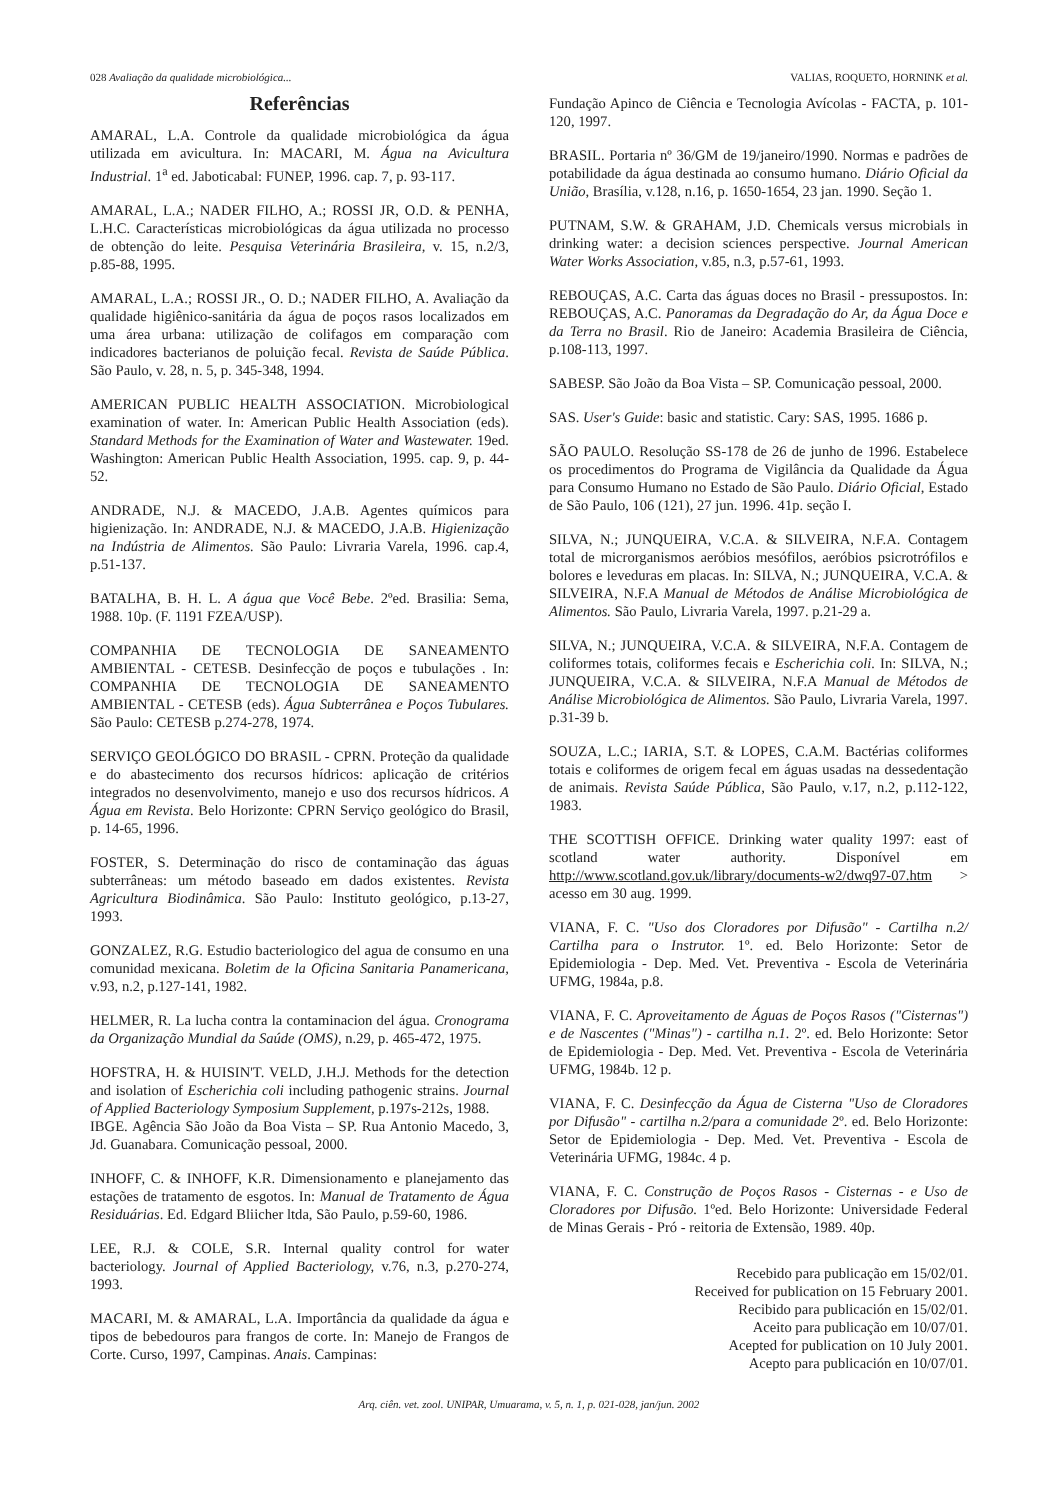028 Avaliação da qualidade microbiológica... VALIAS, ROQUETO, HORNINK et al.
Referências
AMARAL, L.A. Controle da qualidade microbiológica da água utilizada em avicultura. In: MACARI, M. Água na Avicultura Industrial. 1<sup>a</sup> ed. Jaboticabal: FUNEP, 1996. cap. 7, p. 93-117.
AMARAL, L.A.; NADER FILHO, A.; ROSSI JR, O.D. & PENHA, L.H.C. Características microbiológicas da água utilizada no processo de obtenção do leite. Pesquisa Veterinária Brasileira, v. 15, n.2/3, p.85-88, 1995.
AMARAL, L.A.; ROSSI JR., O. D.; NADER FILHO, A. Avaliação da qualidade higiênico-sanitária da água de poços rasos localizados em uma área urbana: utilização de colifagos em comparação com indicadores bacterianos de poluição fecal. Revista de Saúde Pública. São Paulo, v. 28, n. 5, p. 345-348, 1994.
AMERICAN PUBLIC HEALTH ASSOCIATION. Microbiological examination of water. In: American Public Health Association (eds). Standard Methods for the Examination of Water and Wastewater. 19ed. Washington: American Public Health Association, 1995. cap. 9, p. 44-52.
ANDRADE, N.J. & MACEDO, J.A.B. Agentes químicos para higienização. In: ANDRADE, N.J. & MACEDO, J.A.B. Higienização na Indústria de Alimentos. São Paulo: Livraria Varela, 1996. cap.4, p.51-137.
BATALHA, B. H. L. A água que Você Bebe. 2ºed. Brasilia: Sema, 1988. 10p. (F. 1191 FZEA/USP).
COMPANHIA DE TECNOLOGIA DE SANEAMENTO AMBIENTAL - CETESB. Desinfecção de poços e tubulações . In: COMPANHIA DE TECNOLOGIA DE SANEAMENTO AMBIENTAL - CETESB (eds). Água Subterrânea e Poços Tubulares. São Paulo: CETESB p.274-278, 1974.
SERVIÇO GEOLÓGICO DO BRASIL - CPRN. Proteção da qualidade e do abastecimento dos recursos hídricos: aplicação de critérios integrados no desenvolvimento, manejo e uso dos recursos hídricos. A Água em Revista. Belo Horizonte: CPRN Serviço geológico do Brasil, p. 14-65, 1996.
FOSTER, S. Determinação do risco de contaminação das águas subterrâneas: um método baseado em dados existentes. Revista Agricultura Biodinâmica. São Paulo: Instituto geológico, p.13-27, 1993.
GONZALEZ, R.G. Estudio bacteriologico del agua de consumo en una comunidad mexicana. Boletim de la Oficina Sanitaria Panamericana, v.93, n.2, p.127-141, 1982.
HELMER, R. La lucha contra la contaminacion del água. Cronograma da Organização Mundial da Saúde (OMS), n.29, p. 465-472, 1975.
HOFSTRA, H. & HUISIN'T. VELD, J.H.J. Methods for the detection and isolation of Escherichia coli including pathogenic strains. Journal of Applied Bacteriology Symposium Supplement, p.197s-212s, 1988.
IBGE. Agência São João da Boa Vista – SP. Rua Antonio Macedo, 3, Jd. Guanabara. Comunicação pessoal, 2000.
INHOFF, C. & INHOFF, K.R. Dimensionamento e planejamento das estações de tratamento de esgotos. In: Manual de Tratamento de Água Residuárias. Ed. Edgard Bliicher ltda, São Paulo, p.59-60, 1986.
LEE, R.J. & COLE, S.R. Internal quality control for water bacteriology. Journal of Applied Bacteriology, v.76, n.3, p.270-274, 1993.
MACARI, M. & AMARAL, L.A. Importância da qualidade da água e tipos de bebedouros para frangos de corte. In: Manejo de Frangos de Corte. Curso, 1997, Campinas. Anais. Campinas:
Fundação Apinco de Ciência e Tecnologia Avícolas - FACTA, p. 101-120, 1997.
BRASIL. Portaria nº 36/GM de 19/janeiro/1990. Normas e padrões de potabilidade da água destinada ao consumo humano. Diário Oficial da União, Brasília, v.128, n.16, p. 1650-1654, 23 jan. 1990. Seção 1.
PUTNAM, S.W. & GRAHAM, J.D. Chemicals versus microbials in drinking water: a decision sciences perspective. Journal American Water Works Association, v.85, n.3, p.57-61, 1993.
REBOUÇAS, A.C. Carta das águas doces no Brasil - pressupostos. In: REBOUÇAS, A.C. Panoramas da Degradação do Ar, da Água Doce e da Terra no Brasil. Rio de Janeiro: Academia Brasileira de Ciência, p.108-113, 1997.
SABESP. São João da Boa Vista – SP. Comunicação pessoal, 2000.
SAS. User's Guide: basic and statistic. Cary: SAS, 1995. 1686 p.
SÃO PAULO. Resolução SS-178 de 26 de junho de 1996. Estabelece os procedimentos do Programa de Vigilância da Qualidade da Água para Consumo Humano no Estado de São Paulo. Diário Oficial, Estado de São Paulo, 106 (121), 27 jun. 1996. 41p. seção I.
SILVA, N.; JUNQUEIRA, V.C.A. & SILVEIRA, N.F.A. Contagem total de microrganismos aeróbios mesófilos, aeróbios psicrotrófilos e bolores e leveduras em placas. In: SILVA, N.; JUNQUEIRA, V.C.A. & SILVEIRA, N.F.A Manual de Métodos de Análise Microbiológica de Alimentos. São Paulo, Livraria Varela, 1997. p.21-29 a.
SILVA, N.; JUNQUEIRA, V.C.A. & SILVEIRA, N.F.A. Contagem de coliformes totais, coliformes fecais e Escherichia coli. In: SILVA, N.; JUNQUEIRA, V.C.A. & SILVEIRA, N.F.A Manual de Métodos de Análise Microbiológica de Alimentos. São Paulo, Livraria Varela, 1997. p.31-39 b.
SOUZA, L.C.; IARIA, S.T. & LOPES, C.A.M. Bactérias coliformes totais e coliformes de origem fecal em águas usadas na dessedentação de animais. Revista Saúde Pública, São Paulo, v.17, n.2, p.112-122, 1983.
THE SCOTTISH OFFICE. Drinking water quality 1997: east of scotland water authority. Disponível em http://www.scotland.gov.uk/library/documents-w2/dwq97-07.htm > acesso em 30 aug. 1999.
VIANA, F. C. "Uso dos Cloradores por Difusão" - Cartilha n.2/ Cartilha para o Instrutor. 1º. ed. Belo Horizonte: Setor de Epidemiologia - Dep. Med. Vet. Preventiva - Escola de Veterinária UFMG, 1984a, p.8.
VIANA, F. C. Aproveitamento de Águas de Poços Rasos ("Cisternas") e de Nascentes ("Minas") - cartilha n.1. 2º. ed. Belo Horizonte: Setor de Epidemiologia - Dep. Med. Vet. Preventiva - Escola de Veterinária UFMG, 1984b. 12 p.
VIANA, F. C. Desinfecção da Água de Cisterna "Uso de Cloradores por Difusão" - cartilha n.2/para a comunidade 2º. ed. Belo Horizonte: Setor de Epidemiologia - Dep. Med. Vet. Preventiva - Escola de Veterinária UFMG, 1984c. 4 p.
VIANA, F. C. Construção de Poços Rasos - Cisternas - e Uso de Cloradores por Difusão. 1ºed. Belo Horizonte: Universidade Federal de Minas Gerais - Pró - reitoria de Extensão, 1989. 40p.
Recebido para publicação em 15/02/01.
Received for publication on 15 February 2001.
Recibido para publicación en 15/02/01.
Aceito para publicação em 10/07/01.
Acepted for publication on 10 July 2001.
Acepto para publicación en 10/07/01.
Arq. ciên. vet. zool. UNIPAR, Umuarama, v. 5, n. 1, p. 021-028, jan/jun. 2002